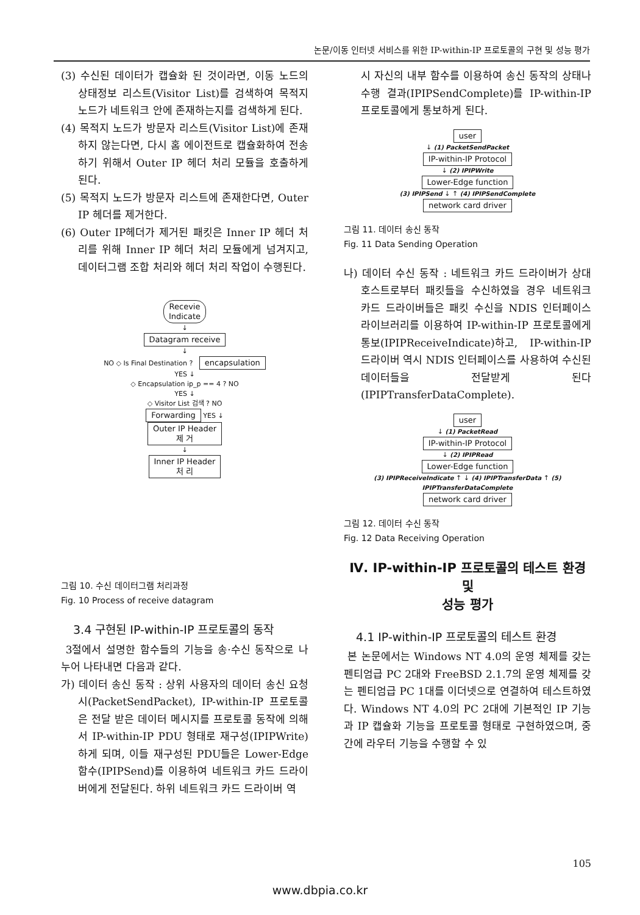논문/이동 인터넷 서비스를 위한 IP-within-IP 프로토콜의 구현 및 성능 평가
(3) 수신된 데이터가 캡슐화 된 것이라면, 이동 노드의 상태정보 리스트(Visitor List)를 검색하여 목적지 노드가 네트워크 안에 존재하는지를 검색하게 된다.
(4) 목적지 노드가 방문자 리스트(Visitor List)에 존재하지 않는다면, 다시 홈 에이전트로 캡슐화하여 전송하기 위해서 Outer IP 헤더 처리 모듈을 호출하게 된다.
(5) 목적지 노드가 방문자 리스트에 존재한다면, Outer IP 헤더를 제거한다.
(6) Outer IP헤더가 제거된 패킷은 Inner IP 헤더 처리를 위해 Inner IP 헤더 처리 모듈에게 넘겨지고, 데이터그램 조합 처리와 헤더 처리 작업이 수행된다.
Recevie
Indicate
↓
Datagram receive
↓
NO ◇ Is Final Destination ? encapsulation
YES ↓
◇ Encapsulation ip_p == 4 ? NO
YES ↓
◇ Visitor List 검색 ? NO
Forwarding YES ↓
Outer IP Header
제 거
↓
Inner IP Header
처 리
그림 10. 수신 데이터그램 처리과정
Fig. 10 Process of receive datagram
3.4 구현된 IP-within-IP 프로토콜의 동작
3절에서 설명한 함수들의 기능을 송·수신 동작으로 나누어 나타내면 다음과 같다.
가) 데이터 송신 동작 : 상위 사용자의 데이터 송신 요청 시(PacketSendPacket), IP-within-IP 프로토콜은 전달 받은 데이터 메시지를 프로토콜 동작에 의해서 IP-within-IP PDU 형태로 재구성(IPIPWrite)하게 되며, 이들 재구성된 PDU들은 Lower-Edge 함수(IPIPSend)를 이용하여 네트워크 카드 드라이버에게 전달된다. 하위 네트워크 카드 드라이버 역
시 자신의 내부 함수를 이용하여 송신 동작의 상태나 수행 결과(IPIPSendComplete)를 IP-within-IP 프로토콜에게 통보하게 된다.
user
↓ (1) PacketSendPacket
IP-within-IP Protocol
↓ (2) IPIPWrite
Lower-Edge function
(3) IPIPSend ↓ ↑ (4) IPIPSendComplete
network card driver
그림 11. 데이터 송신 동작
Fig. 11 Data Sending Operation
나) 데이터 수신 동작 : 네트워크 카드 드라이버가 상대 호스트로부터 패킷들을 수신하였을 경우 네트워크 카드 드라이버들은 패킷 수신을 NDIS 인터페이스 라이브러리를 이용하여 IP-within-IP 프로토콜에게 통보(IPIPReceiveIndicate)하고, IP-within-IP 드라이버 역시 NDIS 인터페이스를 사용하여 수신된 데이터들을 전달받게 된다(IPIPTransferDataComplete).
user
↓ (1) PacketRead
IP-within-IP Protocol
↓ (2) IPIPRead
Lower-Edge function
(3) IPIPReceiveIndicate ↑ ↓ (4) IPIPTransferData ↑ (5) IPIPTransferDataComplete
network card driver
그림 12. 데이터 수신 동작
Fig. 12 Data Receiving Operation
Ⅳ. IP-within-IP 프로토콜의 테스트 환경 및
성능 평가
4.1 IP-within-IP 프로토콜의 테스트 환경
본 논문에서는 Windows NT 4.0의 운영 체제를 갖는 펜티엄급 PC 2대와 FreeBSD 2.1.7의 운영 체제를 갖는 펜티엄급 PC 1대를 이더넷으로 연결하여 테스트하였다. Windows NT 4.0의 PC 2대에 기본적인 IP 기능과 IP 캡슐화 기능을 프로토콜 형태로 구현하였으며, 중간에 라우터 기능을 수행할 수 있
105
www.dbpia.co.kr